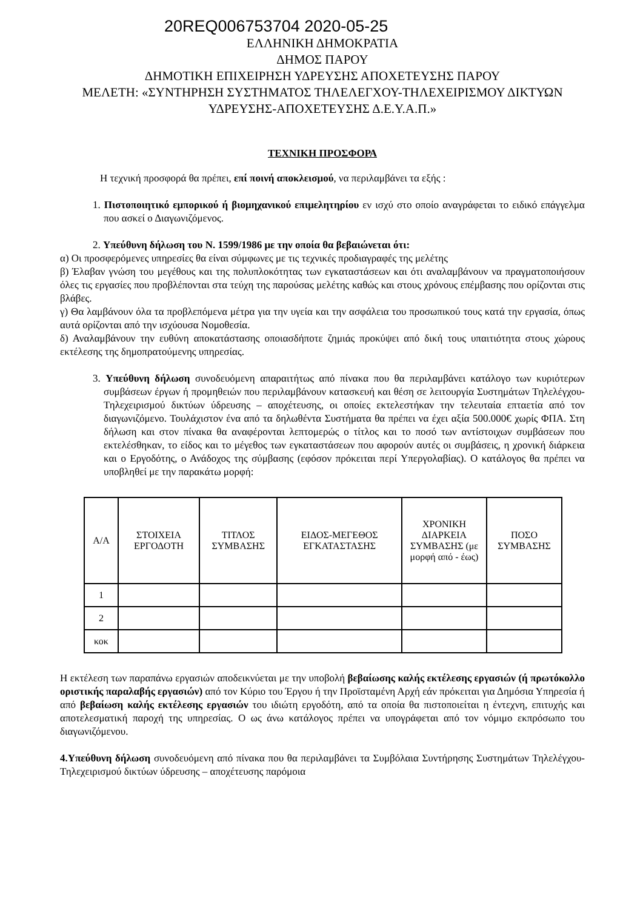20REQ006753704 2020-05-25
ΕΛΛΗΝΙΚΗ ΔΗΜΟΚΡΑΤΙΑ
ΔΗΜΟΣ ΠΑΡΟΥ
ΔΗΜΟΤΙΚΗ ΕΠΙΧΕΙΡΗΣΗ ΥΔΡΕΥΣΗΣ ΑΠΟΧΕΤΕΥΣΗΣ ΠΑΡΟΥ
ΜΕΛΕΤΗ: «ΣΥΝΤΗΡΗΣΗ ΣΥΣΤΗΜΑΤΟΣ ΤΗΛΕΛΕΓΧΟΥ-ΤΗΛΕΧΕΙΡΙΣΜΟΥ ΔΙΚΤΥΩΝ ΥΔΡΕΥΣΗΣ-ΑΠΟΧΕΤΕΥΣΗΣ Δ.Ε.Υ.Α.Π.»
ΤΕΧΝΙΚΗ ΠΡΟΣΦΟΡΑ
Η τεχνική προσφορά θα πρέπει, επί ποινή αποκλεισμού, να περιλαμβάνει τα εξής :
1. Πιστοποιητικό εμπορικού ή βιομηχανικού επιμελητηρίου εν ισχύ στο οποίο αναγράφεται το ειδικό επάγγελμα που ασκεί ο Διαγωνιζόμενος.
2. Υπεύθυνη δήλωση του Ν. 1599/1986 με την οποία θα βεβαιώνεται ότι:
α) Οι προσφερόμενες υπηρεσίες θα είναι σύμφωνες με τις τεχνικές προδιαγραφές της μελέτης
β) Έλαβαν γνώση του μεγέθους και της πολυπλοκότητας των εγκαταστάσεων και ότι αναλαμβάνουν να πραγματοποιήσουν όλες τις εργασίες που προβλέπονται στα τεύχη της παρούσας μελέτης καθώς και στους χρόνους επέμβασης που ορίζονται στις βλάβες.
γ) Θα λαμβάνουν όλα τα προβλεπόμενα μέτρα για την υγεία και την ασφάλεια του προσωπικού τους κατά την εργασία, όπως αυτά ορίζονται από την ισχύουσα Νομοθεσία.
δ) Αναλαμβάνουν την ευθύνη αποκατάστασης οποιασδήποτε ζημιάς προκύψει από δική τους υπαιτιότητα στους χώρους εκτέλεσης της δημοπρατούμενης υπηρεσίας.
3. Υπεύθυνη δήλωση συνοδευόμενη απαραιτήτως από πίνακα που θα περιλαμβάνει κατάλογο των κυριότερων συμβάσεων έργων ή προμηθειών που περιλαμβάνουν κατασκευή και θέση σε λειτουργία Συστημάτων Τηλελέγχου- Τηλεχειρισμού δικτύων ύδρευσης – αποχέτευσης, οι οποίες εκτελεστήκαν την τελευταία επταετία από τον διαγωνιζόμενο. Τουλάχιστον ένα από τα δηλωθέντα Συστήματα θα πρέπει να έχει αξία 500.000€ χωρίς ΦΠΑ. Στη δήλωση και στον πίνακα θα αναφέρονται λεπτομερώς ο τίτλος και το ποσό των αντίστοιχων συμβάσεων που εκτελέσθηκαν, το είδος και το μέγεθος των εγκαταστάσεων που αφορούν αυτές οι συμβάσεις, η χρονική διάρκεια και ο Εργοδότης, ο Ανάδοχος της σύμβασης (εφόσον πρόκειται περί Υπεργολαβίας). Ο κατάλογος θα πρέπει να υποβληθεί με την παρακάτω μορφή:
| Α/Α | ΣΤΟΙΧΕΙΑ ΕΡΓΟΔΟΤΗ | ΤΙΤΛΟΣ ΣΥΜΒΑΣΗΣ | ΕΙΔΟΣ-ΜΕΓΕΘΟΣ ΕΓΚΑΤΑΣΤΑΣΗΣ | ΧΡΟΝΙΚΗ ΔΙΑΡΚΕΙΑ ΣΥΜΒΑΣΗΣ (με μορφή από - έως) | ΠΟΣΟ ΣΥΜΒΑΣΗΣ |
| --- | --- | --- | --- | --- | --- |
| 1 | | | | | |
| 2 | | | | | |
| κοκ | | | | | |
Η εκτέλεση των παραπάνω εργασιών αποδεικνύεται με την υποβολή βεβαίωσης καλής εκτέλεσης εργασιών (ή πρωτόκολλο οριστικής παραλαβής εργασιών) από τον Κύριο του Έργου ή την Προϊσταμένη Αρχή εάν πρόκειται για Δημόσια Υπηρεσία ή από βεβαίωση καλής εκτέλεσης εργασιών του ιδιώτη εργοδότη, από τα οποία θα πιστοποιείται η έντεχνη, επιτυχής και αποτελεσματική παροχή της υπηρεσίας. Ο ως άνω κατάλογος πρέπει να υπογράφεται από τον νόμιμο εκπρόσωπο του διαγωνιζόμενου.
4.Υπεύθυνη δήλωση συνοδευόμενη από πίνακα που θα περιλαμβάνει τα Συμβόλαια Συντήρησης Συστημάτων Τηλελέγχου-Τηλεχειρισμού δικτύων ύδρευσης – αποχέτευσης παρόμοια